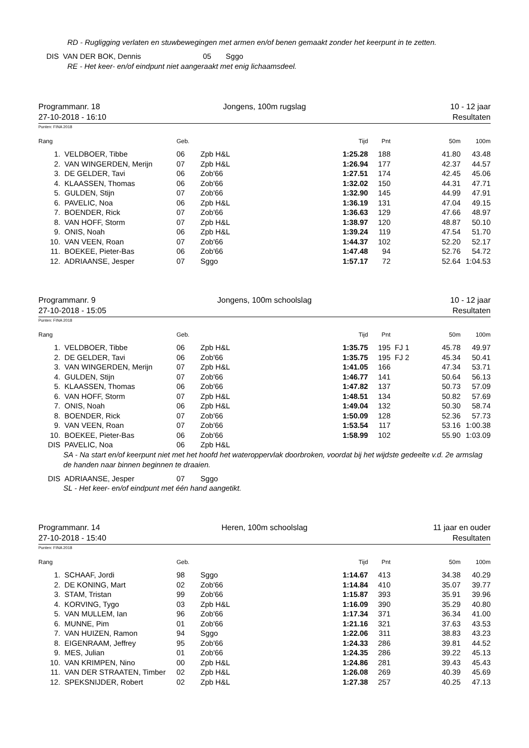RD - Rugligging verlaten en stuwbewegingen met armen en/of benen gemaakt zonder het keerpunt in te zetten.
DIS VAN DER BOK, Dennis 05 Sggo
RE - Het keer- en/of eindpunt niet aangeraakt met enig lichaamsdeel.
Programmanr. 18 Jongens, 100m rugslag 10 - 12 jaar
27-10-2018 - 16:10 Resultaten
Punten: FINA 2018
| Rang | | Geb. | | Tijd | Pnt | | 50m | 100m |
| --- | --- | --- | --- | --- | --- | --- | --- | --- |
| 1. | VELDBOER, Tibbe | 06 | Zpb H&L | 1:25.28 | 188 | | 41.80 | 43.48 |
| 2. | VAN WINGERDEN, Merijn | 07 | Zpb H&L | 1:26.94 | 177 | | 42.37 | 44.57 |
| 3. | DE GELDER, Tavi | 06 | Zob'66 | 1:27.51 | 174 | | 42.45 | 45.06 |
| 4. | KLAASSEN, Thomas | 06 | Zob'66 | 1:32.02 | 150 | | 44.31 | 47.71 |
| 5. | GULDEN, Stijn | 07 | Zob'66 | 1:32.90 | 145 | | 44.99 | 47.91 |
| 6. | PAVELIC, Noa | 06 | Zpb H&L | 1:36.19 | 131 | | 47.04 | 49.15 |
| 7. | BOENDER, Rick | 07 | Zob'66 | 1:36.63 | 129 | | 47.66 | 48.97 |
| 8. | VAN HOFF, Storm | 07 | Zpb H&L | 1:38.97 | 120 | | 48.87 | 50.10 |
| 9. | ONIS, Noah | 06 | Zpb H&L | 1:39.24 | 119 | | 47.54 | 51.70 |
| 10. | VAN VEEN, Roan | 07 | Zob'66 | 1:44.37 | 102 | | 52.20 | 52.17 |
| 11. | BOEKEE, Pieter-Bas | 06 | Zob'66 | 1:47.48 | 94 | | 52.76 | 54.72 |
| 12. | ADRIAANSE, Jesper | 07 | Sggo | 1:57.17 | 72 | | 52.64 | 1:04.53 |
Programmanr. 9 Jongens, 100m schoolslag 10 - 12 jaar
27-10-2018 - 15:05 Resultaten
Punten: FINA 2018
| Rang | | Geb. | | Tijd | Pnt | | 50m | 100m |
| --- | --- | --- | --- | --- | --- | --- | --- | --- |
| 1. | VELDBOER, Tibbe | 06 | Zpb H&L | 1:35.75 | 195 | FJ 1 | 45.78 | 49.97 |
| 2. | DE GELDER, Tavi | 06 | Zob'66 | 1:35.75 | 195 | FJ 2 | 45.34 | 50.41 |
| 3. | VAN WINGERDEN, Merijn | 07 | Zpb H&L | 1:41.05 | 166 | | 47.34 | 53.71 |
| 4. | GULDEN, Stijn | 07 | Zob'66 | 1:46.77 | 141 | | 50.64 | 56.13 |
| 5. | KLAASSEN, Thomas | 06 | Zob'66 | 1:47.82 | 137 | | 50.73 | 57.09 |
| 6. | VAN HOFF, Storm | 07 | Zpb H&L | 1:48.51 | 134 | | 50.82 | 57.69 |
| 7. | ONIS, Noah | 06 | Zpb H&L | 1:49.04 | 132 | | 50.30 | 58.74 |
| 8. | BOENDER, Rick | 07 | Zob'66 | 1:50.09 | 128 | | 52.36 | 57.73 |
| 9. | VAN VEEN, Roan | 07 | Zob'66 | 1:53.54 | 117 | | 53.16 | 1:00.38 |
| 10. | BOEKEE, Pieter-Bas | 06 | Zob'66 | 1:58.99 | 102 | | 55.90 | 1:03.09 |
| DIS | PAVELIC, Noa | 06 | Zpb H&L | | | | | |
| SA - Na start en/of keerpunt niet met het hoofd het wateroppervlak doorbroken, voordat bij het wijdste gedeelte v.d. 2e armslag de handen naar binnen beginnen te draaien. | | | | | | | | |
| DIS | ADRIAANSE, Jesper | 07 | Sggo | | | | | |
| SL - Het keer- en/of eindpunt met één hand aangetikt. | | | | | | | | |
Programmanr. 14 Heren, 100m schoolslag 11 jaar en ouder
27-10-2018 - 15:40 Resultaten
Punten: FINA 2018
| Rang | | Geb. | | Tijd | Pnt | | 50m | 100m |
| --- | --- | --- | --- | --- | --- | --- | --- | --- |
| 1. | SCHAAF, Jordi | 98 | Sggo | 1:14.67 | 413 | | 34.38 | 40.29 |
| 2. | DE KONING, Mart | 02 | Zob'66 | 1:14.84 | 410 | | 35.07 | 39.77 |
| 3. | STAM, Tristan | 99 | Zob'66 | 1:15.87 | 393 | | 35.91 | 39.96 |
| 4. | KORVING, Tygo | 03 | Zpb H&L | 1:16.09 | 390 | | 35.29 | 40.80 |
| 5. | VAN MULLEM, Ian | 96 | Zob'66 | 1:17.34 | 371 | | 36.34 | 41.00 |
| 6. | MUNNE, Pim | 01 | Zob'66 | 1:21.16 | 321 | | 37.63 | 43.53 |
| 7. | VAN HUIZEN, Ramon | 94 | Sggo | 1:22.06 | 311 | | 38.83 | 43.23 |
| 8. | EIGENRAAM, Jeffrey | 95 | Zob'66 | 1:24.33 | 286 | | 39.81 | 44.52 |
| 9. | MES, Julian | 01 | Zob'66 | 1:24.35 | 286 | | 39.22 | 45.13 |
| 10. | VAN KRIMPEN, Nino | 00 | Zpb H&L | 1:24.86 | 281 | | 39.43 | 45.43 |
| 11. | VAN DER STRAATEN, Timber | 02 | Zpb H&L | 1:26.08 | 269 | | 40.39 | 45.69 |
| 12. | SPEKSNIJDER, Robert | 02 | Zpb H&L | 1:27.38 | 257 | | 40.25 | 47.13 |